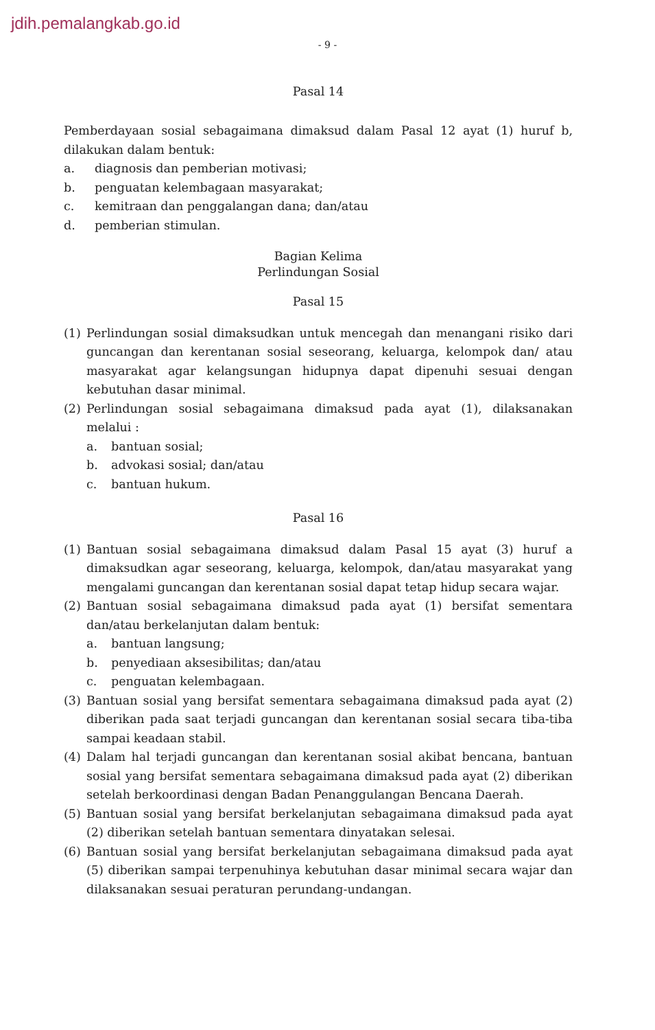jdih.pemalangkab.go.id
- 9 -
Pasal 14
Pemberdayaan sosial sebagaimana dimaksud dalam Pasal 12 ayat (1) huruf b, dilakukan dalam bentuk:
a. diagnosis dan pemberian motivasi;
b. penguatan kelembagaan masyarakat;
c. kemitraan dan penggalangan dana; dan/atau
d. pemberian stimulan.
Bagian Kelima
Perlindungan Sosial
Pasal 15
(1) Perlindungan sosial dimaksudkan untuk mencegah dan menangani risiko dari guncangan dan kerentanan sosial seseorang, keluarga, kelompok dan/ atau masyarakat agar kelangsungan hidupnya dapat dipenuhi sesuai dengan kebutuhan dasar minimal.
(2) Perlindungan sosial sebagaimana dimaksud pada ayat (1), dilaksanakan melalui :
a. bantuan sosial;
b. advokasi sosial; dan/atau
c. bantuan hukum.
Pasal 16
(1) Bantuan sosial sebagaimana dimaksud dalam Pasal 15 ayat (3) huruf a dimaksudkan agar seseorang, keluarga, kelompok, dan/atau masyarakat yang mengalami guncangan dan kerentanan sosial dapat tetap hidup secara wajar.
(2) Bantuan sosial sebagaimana dimaksud pada ayat (1) bersifat sementara dan/atau berkelanjutan dalam bentuk:
a. bantuan langsung;
b. penyediaan aksesibilitas; dan/atau
c. penguatan kelembagaan.
(3) Bantuan sosial yang bersifat sementara sebagaimana dimaksud pada ayat (2) diberikan pada saat terjadi guncangan dan kerentanan sosial secara tiba-tiba sampai keadaan stabil.
(4) Dalam hal terjadi guncangan dan kerentanan sosial akibat bencana, bantuan sosial yang bersifat sementara sebagaimana dimaksud pada ayat (2) diberikan setelah berkoordinasi dengan Badan Penanggulangan Bencana Daerah.
(5) Bantuan sosial yang bersifat berkelanjutan sebagaimana dimaksud pada ayat (2) diberikan setelah bantuan sementara dinyatakan selesai.
(6) Bantuan sosial yang bersifat berkelanjutan sebagaimana dimaksud pada ayat (5) diberikan sampai terpenuhinya kebutuhan dasar minimal secara wajar dan dilaksanakan sesuai peraturan perundang-undangan.